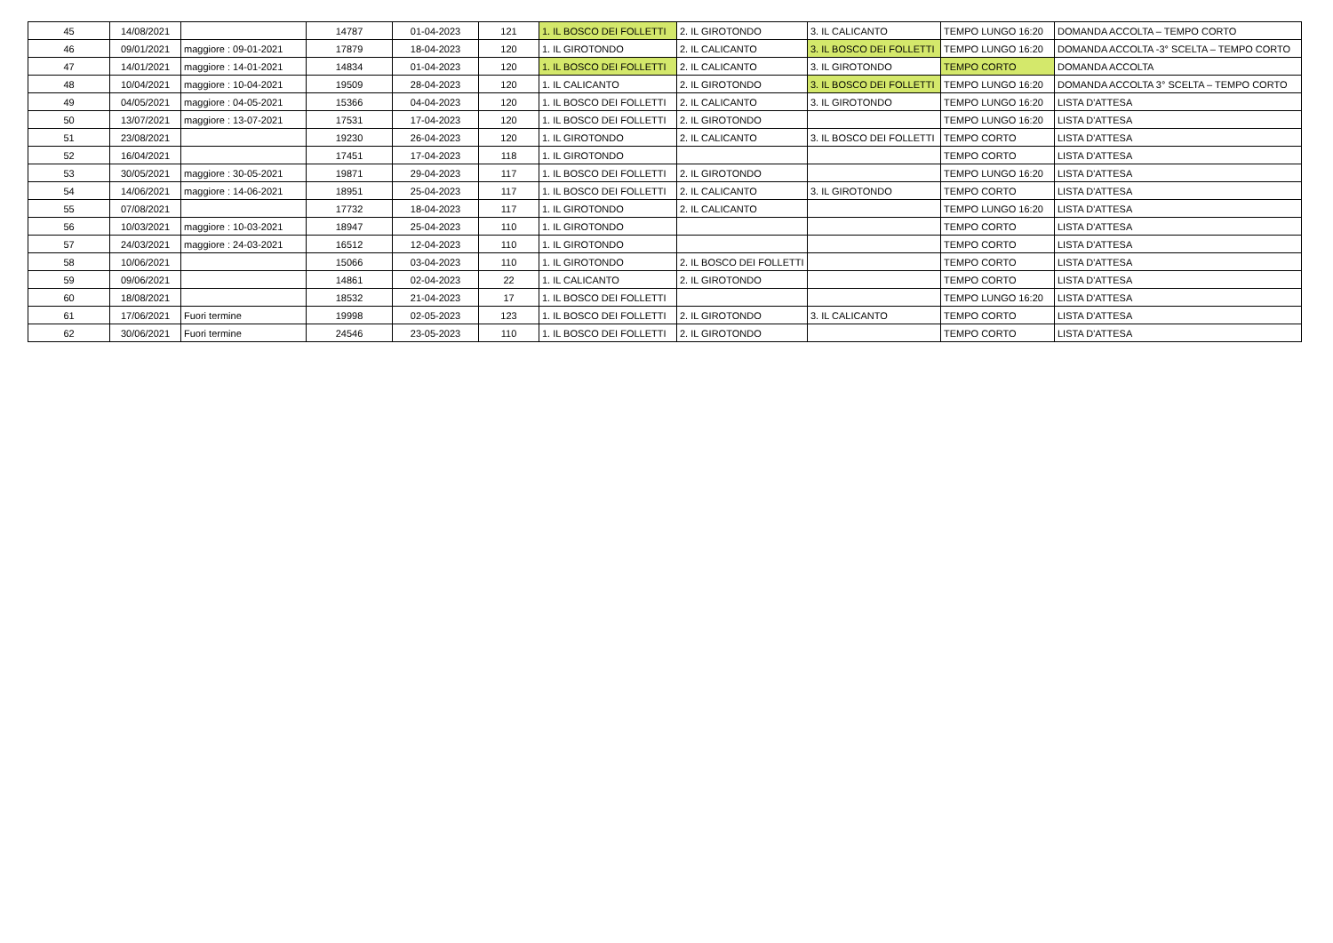| 45 | 14/08/2021 | | 14787 | 01-04-2023 | 121 | 1. IL BOSCO DEI FOLLETTI | 2. IL GIROTONDO | 3. IL CALICANTO | TEMPO LUNGO 16:20 | DOMANDA ACCOLTA – TEMPO CORTO |
| 46 | 09/01/2021 | maggiore : 09-01-2021 | 17879 | 18-04-2023 | 120 | 1. IL GIROTONDO | 2. IL CALICANTO | 3. IL BOSCO DEI FOLLETTI | TEMPO LUNGO 16:20 | DOMANDA ACCOLTA -3° SCELTA – TEMPO CORTO |
| 47 | 14/01/2021 | maggiore : 14-01-2021 | 14834 | 01-04-2023 | 120 | 1. IL BOSCO DEI FOLLETTI | 2. IL CALICANTO | 3. IL GIROTONDO | TEMPO CORTO | DOMANDA ACCOLTA |
| 48 | 10/04/2021 | maggiore : 10-04-2021 | 19509 | 28-04-2023 | 120 | 1. IL CALICANTO | 2. IL GIROTONDO | 3. IL BOSCO DEI FOLLETTI | TEMPO LUNGO 16:20 | DOMANDA ACCOLTA 3° SCELTA – TEMPO CORTO |
| 49 | 04/05/2021 | maggiore : 04-05-2021 | 15366 | 04-04-2023 | 120 | 1. IL BOSCO DEI FOLLETTI | 2. IL CALICANTO | 3. IL GIROTONDO | TEMPO LUNGO 16:20 | LISTA D'ATTESA |
| 50 | 13/07/2021 | maggiore : 13-07-2021 | 17531 | 17-04-2023 | 120 | 1. IL BOSCO DEI FOLLETTI | 2. IL GIROTONDO | | TEMPO LUNGO 16:20 | LISTA D'ATTESA |
| 51 | 23/08/2021 | | 19230 | 26-04-2023 | 120 | 1. IL GIROTONDO | 2. IL CALICANTO | 3. IL BOSCO DEI FOLLETTI | TEMPO CORTO | LISTA D'ATTESA |
| 52 | 16/04/2021 | | 17451 | 17-04-2023 | 118 | 1. IL GIROTONDO | | | TEMPO CORTO | LISTA D'ATTESA |
| 53 | 30/05/2021 | maggiore : 30-05-2021 | 19871 | 29-04-2023 | 117 | 1. IL BOSCO DEI FOLLETTI | 2. IL GIROTONDO | | TEMPO LUNGO 16:20 | LISTA D'ATTESA |
| 54 | 14/06/2021 | maggiore : 14-06-2021 | 18951 | 25-04-2023 | 117 | 1. IL BOSCO DEI FOLLETTI | 2. IL CALICANTO | 3. IL GIROTONDO | TEMPO CORTO | LISTA D'ATTESA |
| 55 | 07/08/2021 | | 17732 | 18-04-2023 | 117 | 1. IL GIROTONDO | 2. IL CALICANTO | | TEMPO LUNGO 16:20 | LISTA D'ATTESA |
| 56 | 10/03/2021 | maggiore : 10-03-2021 | 18947 | 25-04-2023 | 110 | 1. IL GIROTONDO | | | TEMPO CORTO | LISTA D'ATTESA |
| 57 | 24/03/2021 | maggiore : 24-03-2021 | 16512 | 12-04-2023 | 110 | 1. IL GIROTONDO | | | TEMPO CORTO | LISTA D'ATTESA |
| 58 | 10/06/2021 | | 15066 | 03-04-2023 | 110 | 1. IL GIROTONDO | 2. IL BOSCO DEI FOLLETTI | | TEMPO CORTO | LISTA D'ATTESA |
| 59 | 09/06/2021 | | 14861 | 02-04-2023 | 22 | 1. IL CALICANTO | 2. IL GIROTONDO | | TEMPO CORTO | LISTA D'ATTESA |
| 60 | 18/08/2021 | | 18532 | 21-04-2023 | 17 | 1. IL BOSCO DEI FOLLETTI | | | TEMPO LUNGO 16:20 | LISTA D'ATTESA |
| 61 | 17/06/2021 | Fuori termine | 19998 | 02-05-2023 | 123 | 1. IL BOSCO DEI FOLLETTI | 2. IL GIROTONDO | 3. IL CALICANTO | TEMPO CORTO | LISTA D'ATTESA |
| 62 | 30/06/2021 | Fuori termine | 24546 | 23-05-2023 | 110 | 1. IL BOSCO DEI FOLLETTI | 2. IL GIROTONDO | | TEMPO CORTO | LISTA D'ATTESA |